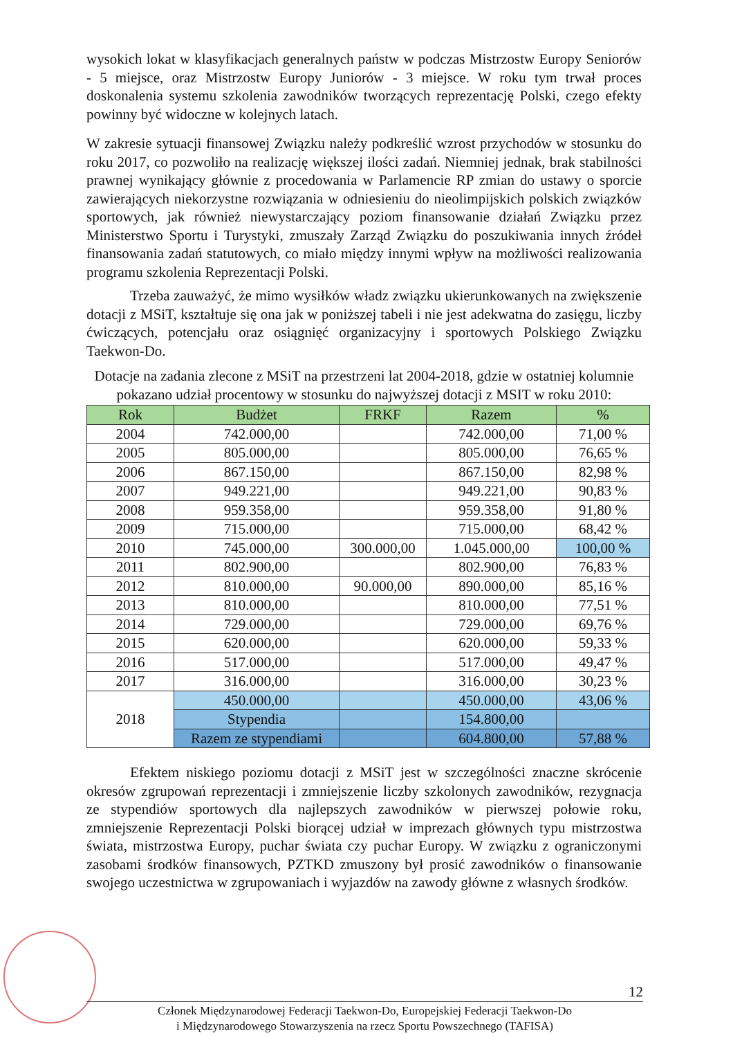wysokich lokat w klasyfikacjach generalnych państw w podczas Mistrzostw Europy Seniorów - 5 miejsce, oraz Mistrzostw Europy Juniorów - 3 miejsce. W roku tym trwał proces doskonalenia systemu szkolenia zawodników tworzących reprezentację Polski, czego efekty powinny być widoczne w kolejnych latach.
W zakresie sytuacji finansowej Związku należy podkreślić wzrost przychodów w stosunku do roku 2017, co pozwoliło na realizację większej ilości zadań. Niemniej jednak, brak stabilności prawnej wynikający głównie z procedowania w Parlamencie RP zmian do ustawy o sporcie zawierających niekorzystne rozwiązania w odniesieniu do nieolimpijskich polskich związków sportowych, jak również niewystarczający poziom finansowanie działań Związku przez Ministerstwo Sportu i Turystyki, zmuszały Zarząd Związku do poszukiwania innych źródeł finansowania zadań statutowych, co miało między innymi wpływ na możliwości realizowania programu szkolenia Reprezentacji Polski.
Trzeba zauważyć, że mimo wysiłków władz związku ukierunkowanych na zwiększenie dotacji z MSiT, kształtuje się ona jak w poniższej tabeli i nie jest adekwatna do zasięgu, liczby ćwiczących, potencjału oraz osiągnięć organizacyjny i sportowych Polskiego Związku Taekwon-Do.
Dotacje na zadania zlecone z MSiT na przestrzeni lat 2004-2018, gdzie w ostatniej kolumnie pokazano udział procentowy w stosunku do najwyższej dotacji z MSIT w roku 2010:
| Rok | Budżet | FRKF | Razem | % |
| --- | --- | --- | --- | --- |
| 2004 | 742.000,00 | | 742.000,00 | 71,00 % |
| 2005 | 805.000,00 | | 805.000,00 | 76,65 % |
| 2006 | 867.150,00 | | 867.150,00 | 82,98 % |
| 2007 | 949.221,00 | | 949.221,00 | 90,83 % |
| 2008 | 959.358,00 | | 959.358,00 | 91,80 % |
| 2009 | 715.000,00 | | 715.000,00 | 68,42 % |
| 2010 | 745.000,00 | 300.000,00 | 1.045.000,00 | 100,00 % |
| 2011 | 802.900,00 | | 802.900,00 | 76,83 % |
| 2012 | 810.000,00 | 90.000,00 | 890.000,00 | 85,16 % |
| 2013 | 810.000,00 | | 810.000,00 | 77,51 % |
| 2014 | 729.000,00 | | 729.000,00 | 69,76 % |
| 2015 | 620.000,00 | | 620.000,00 | 59,33 % |
| 2016 | 517.000,00 | | 517.000,00 | 49,47 % |
| 2017 | 316.000,00 | | 316.000,00 | 30,23 % |
| 2018 | 450.000,00 | | 450.000,00 | 43,06 % |
| | Stypendia | | 154.800,00 | |
| | Razem ze stypendiami | | 604.800,00 | 57,88 % |
Efektem niskiego poziomu dotacji z MSiT jest w szczególności znaczne skrócenie okresów zgrupowań reprezentacji i zmniejszenie liczby szkolonych zawodników, rezygnacja ze stypendiów sportowych dla najlepszych zawodników w pierwszej połowie roku, zmniejszenie Reprezentacji Polski biorącej udział w imprezach głównych typu mistrzostwa świata, mistrzostwa Europy, puchar świata czy puchar Europy. W związku z ograniczonymi zasobami środków finansowych, PZTKD zmuszony był prosić zawodników o finansowanie swojego uczestnictwa w zgrupowaniach i wyjazdów na zawody główne z własnych środków.
12
Członek Międzynarodowej Federacji Taekwon-Do, Europejskiej Federacji Taekwon-Do
i Międzynarodowego Stowarzyszenia na rzecz Sportu Powszechnego (TAFISA)